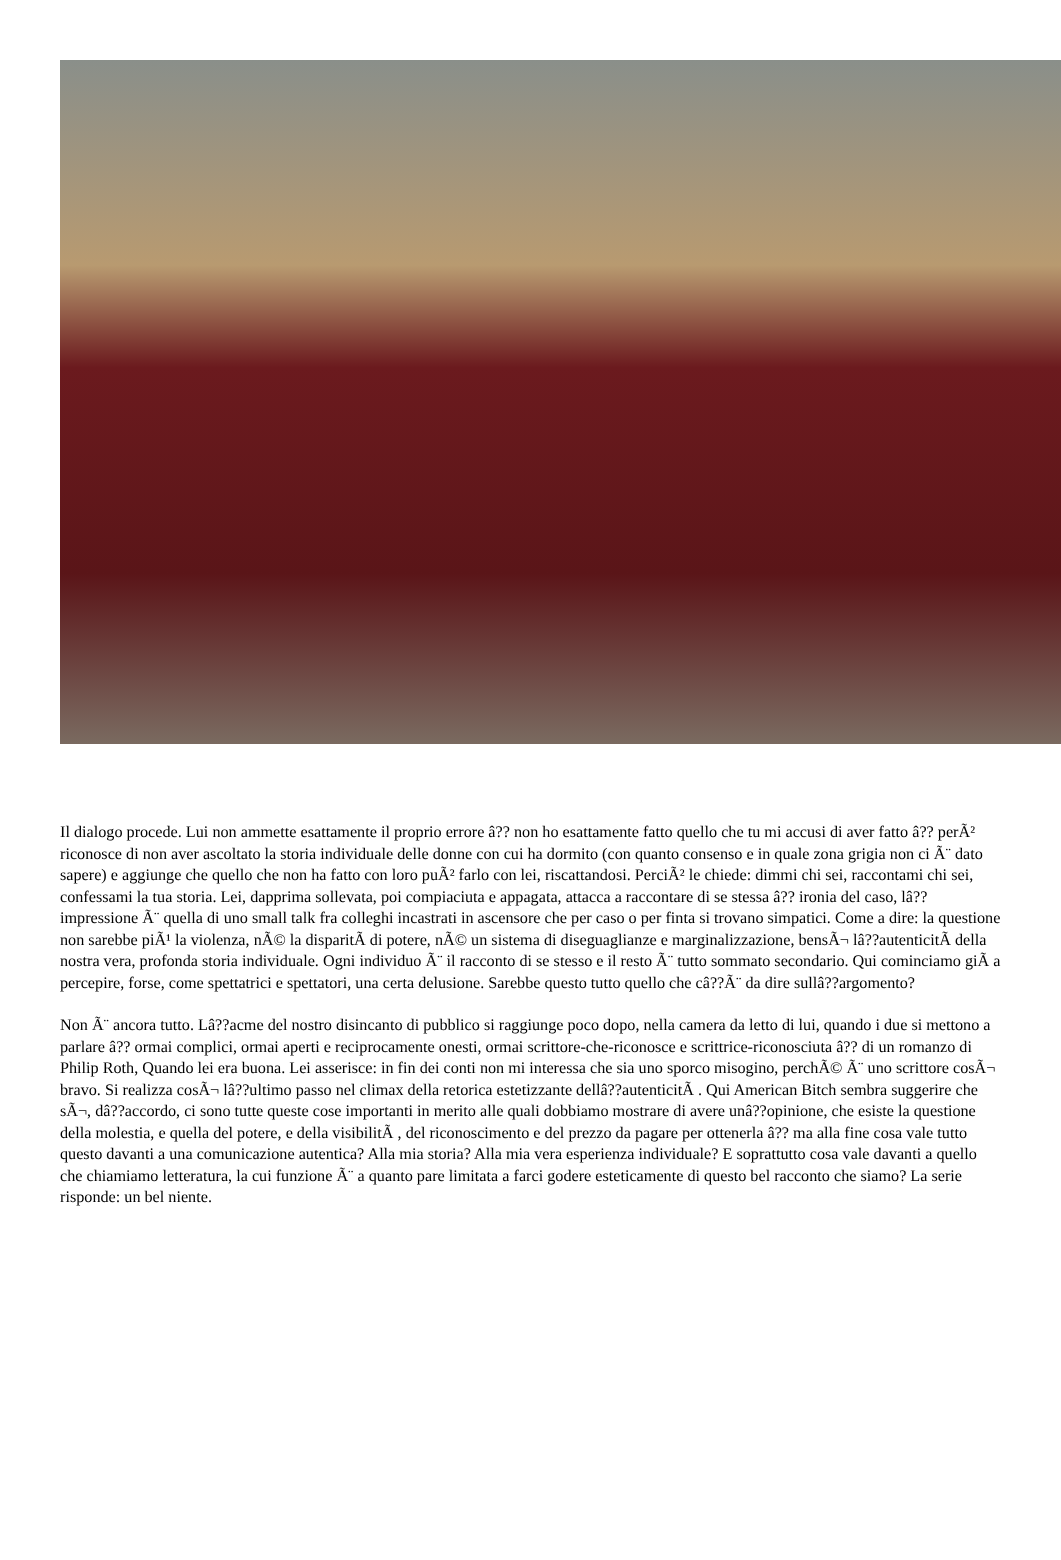Il dialogo procede. Lui non ammette esattamente il proprio errore â?? non ho esattamente fatto quello che tu mi accusi di aver fatto â?? perÃ² riconosce di non aver ascoltato la storia individuale delle donne con cui ha dormito (con quanto consenso e in quale zona grigia non ci Ã¨ dato sapere) e aggiunge che quello che non ha fatto con loro puÃ² farlo con lei, riscattandosi. PerciÃ² le chiede: dimmi chi sei, raccontami chi sei, confessami la tua storia. Lei, dapprima sollevata, poi compiaciuta e appagata, attacca a raccontare di se stessa â?? ironia del caso, lâ??impressione Ã¨ quella di uno small talk fra colleghi incastrati in ascensore che per caso o per finta si trovano simpatici. Come a dire: la questione non sarebbe piÃ¹ la violenza, nÃ© la disparitÃ di potere, nÃ© un sistema di diseguaglianze e marginalizzazione, bensÃ¬ lâ??autenticitÃ della nostra vera, profonda storia individuale. Ogni individuo Ã¨ il racconto di se stesso e il resto Ã¨ tutto sommato secondario. Qui cominciamo giÃ a percepire, forse, come spettatrici e spettatori, una certa delusione. Sarebbe questo tutto quello che câ??Ã¨ da dire sullâ??argomento?
Non Ã¨ ancora tutto. Lâ??acme del nostro disincanto di pubblico si raggiunge poco dopo, nella camera da letto di lui, quando i due si mettono a parlare â?? ormai complici, ormai aperti e reciprocamente onesti, ormai scrittore-che-riconosce e scrittrice-riconosciuta â?? di un romanzo di Philip Roth, Quando lei era buona. Lei asserisce: in fin dei conti non mi interessa che sia uno sporco misogino, perchÃ© Ã¨ uno scrittore cosÃ¬ bravo. Si realizza cosÃ¬ lâ??ultimo passo nel climax della retorica estetizzante dellâ??autenticitÃ . Qui American Bitch sembra suggerire che sÃ¬, dâ??accordo, ci sono tutte queste cose importanti in merito alle quali dobbiamo mostrare di avere unâ??opinione, che esiste la questione della molestia, e quella del potere, e della visibilitÃ , del riconoscimento e del prezzo da pagare per ottenerla â?? ma alla fine cosa vale tutto questo davanti a una comunicazione autentica? Alla mia storia? Alla mia vera esperienza individuale? E soprattutto cosa vale davanti a quello che chiamiamo letteratura, la cui funzione Ã¨ a quanto pare limitata a farci godere esteticamente di questo bel racconto che siamo? La serie risponde: un bel niente.